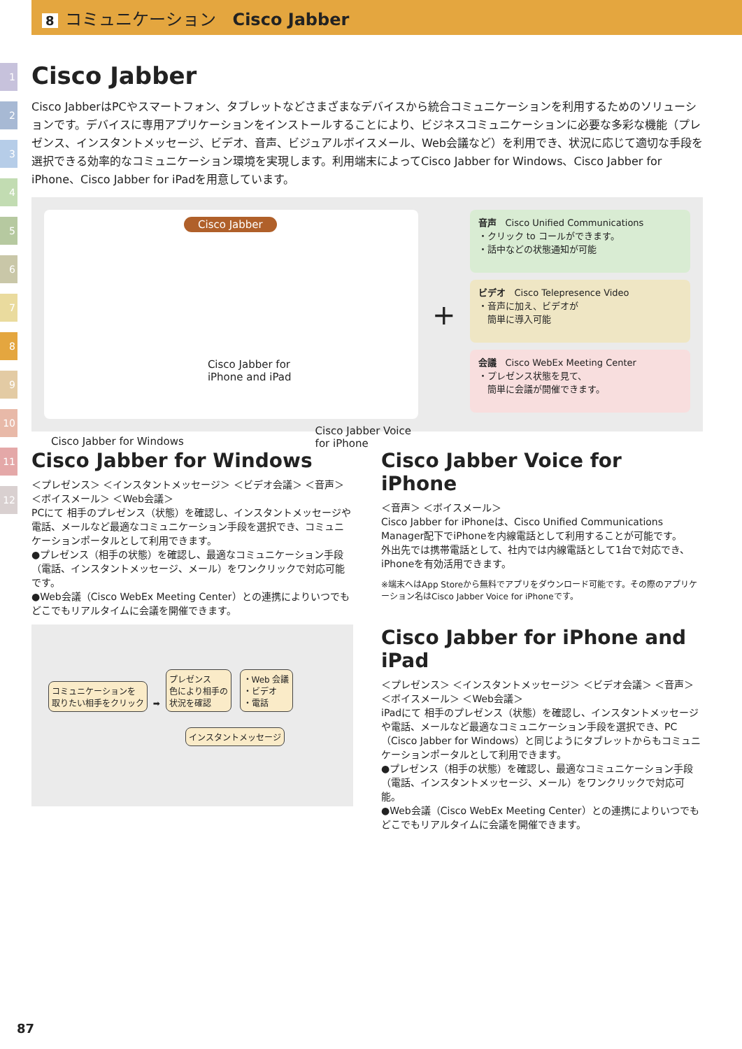8 コミュニケーション　Cisco Jabber
1
2
3
4
5
6
7
8
9
10
11
12
Cisco Jabber
Cisco JabberはPCやスマートフォン、タブレットなどさまざまなデバイスから統合コミュニケーションを利用するためのソリューションです。デバイスに専用アプリケーションをインストールすることにより、ビジネスコミュニケーションに必要な多彩な機能（プレゼンス、インスタントメッセージ、ビデオ、音声、ビジュアルボイスメール、Web会議など）を利用でき、状況に応じて適切な手段を選択できる効率的なコミュニケーション環境を実現します。利用端末によってCisco Jabber for Windows、Cisco Jabber for iPhone、Cisco Jabber for iPadを用意しています。
Cisco Jabber
Cisco Jabber for Windows Cisco Jabber for
iPhone and iPad Cisco Jabber Voice
for iPhone
+
音声　Cisco Unified Communications
・クリック to コールができます。
・話中などの状態通知が可能
ビデオ　Cisco Telepresence Video
・音声に加え、ビデオが
　簡単に導入可能
会議　Cisco WebEx Meeting Center
・プレゼンス状態を見て、
　簡単に会議が開催できます。
Cisco Jabber for Windows
＜プレゼンス＞ ＜インスタントメッセージ＞ ＜ビデオ会議＞ ＜音声＞
＜ボイスメール＞ ＜Web会議＞
PCにて 相手のプレゼンス（状態）を確認し、インスタントメッセージや電話、メールなど最適なコミュニケーション手段を選択でき、コミュニケーションポータルとして利用できます。
●プレゼンス（相手の状態）を確認し、最適なコミュニケーション手段（電話、インスタントメッセージ、メール）をワンクリックで対応可能です。
●Web会議（Cisco WebEx Meeting Center）との連携によりいつでもどこでもリアルタイムに会議を開催できます。
コミュニケーションを
取りたい相手をクリック ➡ プレゼンス
色により相手の
状況を確認 ・Web 会議
・ビデオ
・電話
インスタントメッセージ
Cisco Jabber Voice for iPhone
＜音声＞ ＜ボイスメール＞
Cisco Jabber for iPhoneは、Cisco Unified Communications Manager配下でiPhoneを内線電話として利用することが可能です。
外出先では携帯電話として、社内では内線電話として1台で対応でき、iPhoneを有効活用できます。
※端末へはApp Storeから無料でアプリをダウンロード可能です。その際のアプリケーション名はCisco Jabber Voice for iPhoneです。
Cisco Jabber for iPhone and iPad
＜プレゼンス＞ ＜インスタントメッセージ＞ ＜ビデオ会議＞ ＜音声＞
＜ボイスメール＞ ＜Web会議＞
iPadにて 相手のプレゼンス（状態）を確認し、インスタントメッセージや電話、メールなど最適なコミュニケーション手段を選択でき、PC（Cisco Jabber for Windows）と同じようにタブレットからもコミュニケーションポータルとして利用できます。
●プレゼンス（相手の状態）を確認し、最適なコミュニケーション手段（電話、インスタントメッセージ、メール）をワンクリックで対応可能。
●Web会議（Cisco WebEx Meeting Center）との連携によりいつでもどこでもリアルタイムに会議を開催できます。
87